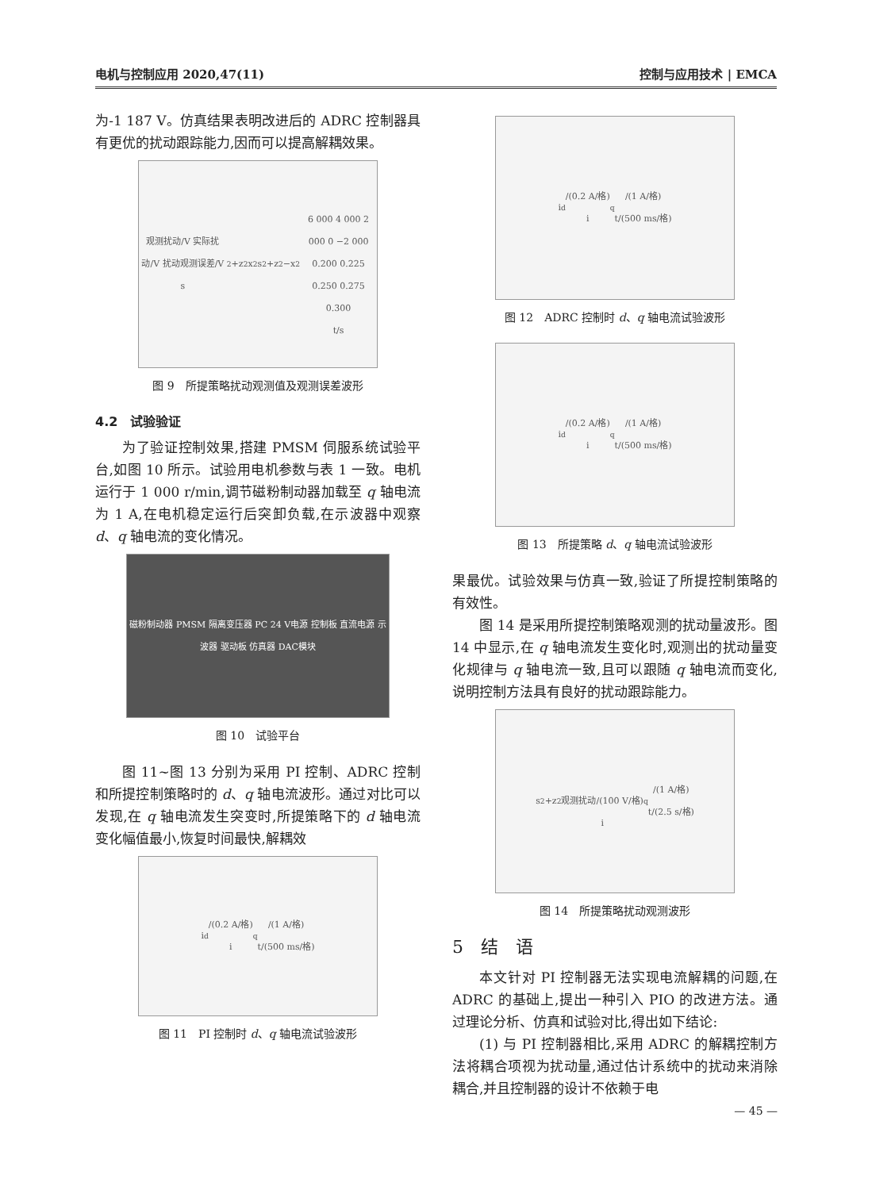电机与控制应用 2020,47(11) 控制与应用技术 | EMCA
为-1 187 V。仿真结果表明改进后的 ADRC 控制器具有更优的扰动跟踪能力,因而可以提高解耦效果。
观测扰动/V 实际扰动/V 扰动观测误差/V
s<sub>2</sub>+z<sub>2</sub> x<sub>2</sub> s<sub>2</sub>+z<sub>2</sub>−x<sub>2</sub>
6 000 4 000 2 000 0 −2 000
0.200 0.225 0.250 0.275 0.300
t/s
图 9　所提策略扰动观测值及观测误差波形
4.2　试验验证
为了验证控制效果,搭建 PMSM 伺服系统试验平台,如图 10 所示。试验用电机参数与表 1 一致。电机运行于 1 000 r/min,调节磁粉制动器加载至 q 轴电流为 1 A,在电机稳定运行后突卸负载,在示波器中观察 d、q 轴电流的变化情况。
磁粉制动器 PMSM 隔离变压器 PC 24 V电源 控制板 直流电源 示波器 驱动板 仿真器 DAC模块
图 10　试验平台
图 11~图 13 分别为采用 PI 控制、ADRC 控制和所提控制策略时的 d、q 轴电流波形。通过对比可以发现,在 q 轴电流发生突变时,所提策略下的 d 轴电流变化幅值最小,恢复时间最快,解耦效
i<sub>d</sub>/(0.2 A/格)
i<sub>q</sub>/(1 A/格)
t/(500 ms/格)
图 11　PI 控制时 d、q 轴电流试验波形
i<sub>d</sub>/(0.2 A/格)
i<sub>q</sub>/(1 A/格)
t/(500 ms/格)
图 12　ADRC 控制时 d、q 轴电流试验波形
i<sub>d</sub>/(0.2 A/格)
i<sub>q</sub>/(1 A/格)
t/(500 ms/格)
图 13　所提策略 d、q 轴电流试验波形
果最优。试验效果与仿真一致,验证了所提控制策略的有效性。
图 14 是采用所提控制策略观测的扰动量波形。图 14 中显示,在 q 轴电流发生变化时,观测出的扰动量变化规律与 q 轴电流一致,且可以跟随 q 轴电流而变化,说明控制方法具有良好的扰动跟踪能力。
s<sub>2</sub>+z<sub>2</sub>
观测扰动/(100 V/格)
i<sub>q</sub>/(1 A/格)
t/(2.5 s/格)
图 14　所提策略扰动观测波形
5　结　语
本文针对 PI 控制器无法实现电流解耦的问题,在 ADRC 的基础上,提出一种引入 PIO 的改进方法。通过理论分析、仿真和试验对比,得出如下结论:
(1) 与 PI 控制器相比,采用 ADRC 的解耦控制方法将耦合项视为扰动量,通过估计系统中的扰动来消除耦合,并且控制器的设计不依赖于电
— 45 —